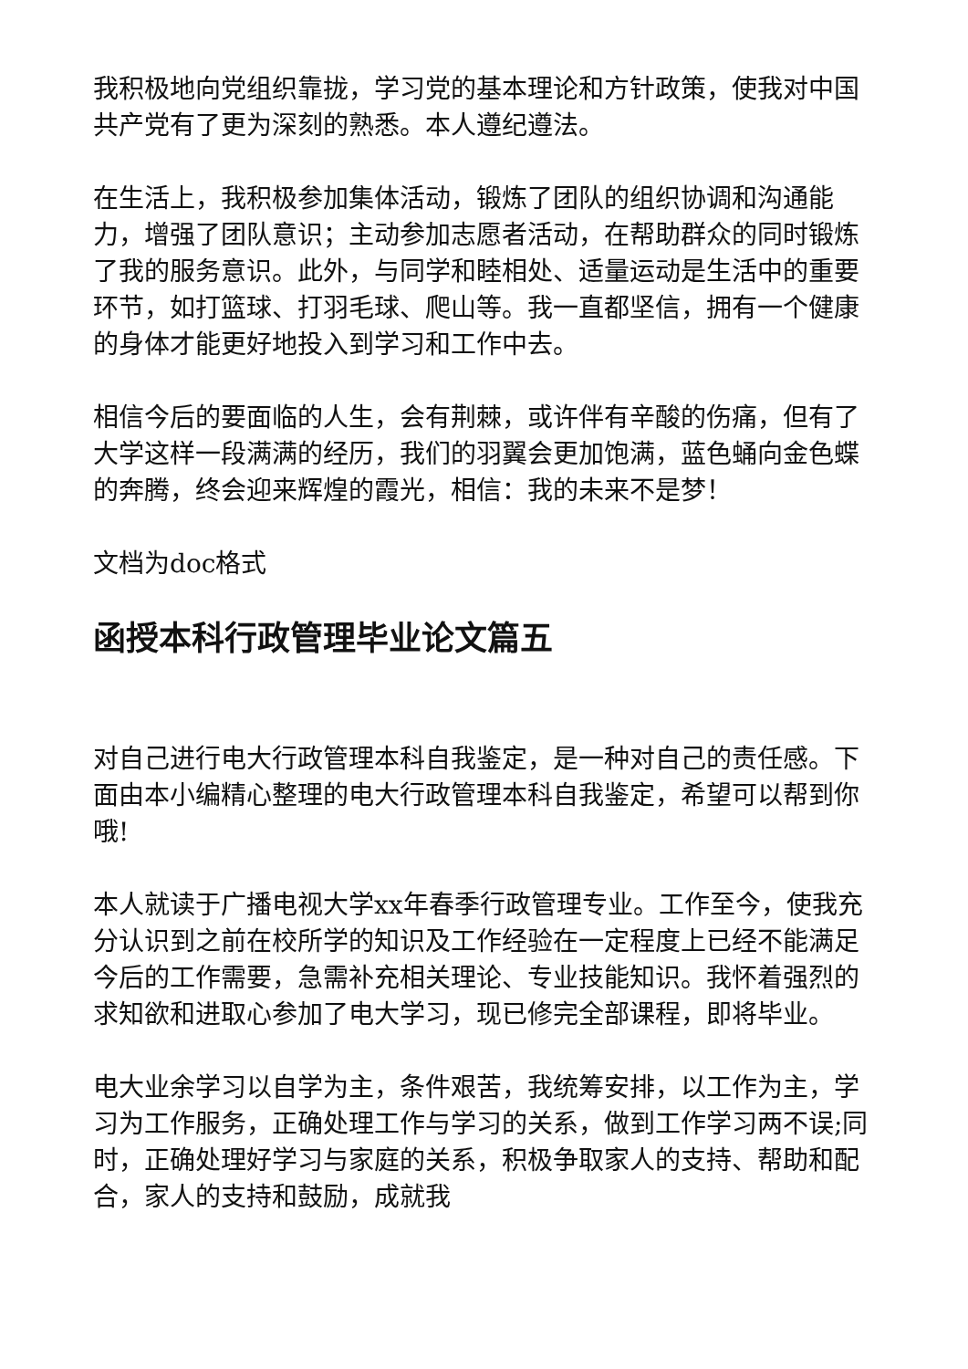我积极地向党组织靠拢，学习党的基本理论和方针政策，使我对中国共产党有了更为深刻的熟悉。本人遵纪遵法。
在生活上，我积极参加集体活动，锻炼了团队的组织协调和沟通能力，增强了团队意识；主动参加志愿者活动，在帮助群众的同时锻炼了我的服务意识。此外，与同学和睦相处、适量运动是生活中的重要环节，如打篮球、打羽毛球、爬山等。我一直都坚信，拥有一个健康的身体才能更好地投入到学习和工作中去。
相信今后的要面临的人生，会有荆棘，或许伴有辛酸的伤痛，但有了大学这样一段满满的经历，我们的羽翼会更加饱满，蓝色蛹向金色蝶的奔腾，终会迎来辉煌的霞光，相信：我的未来不是梦！
文档为doc格式
函授本科行政管理毕业论文篇五
对自己进行电大行政管理本科自我鉴定，是一种对自己的责任感。下面由本小编精心整理的电大行政管理本科自我鉴定，希望可以帮到你哦!
本人就读于广播电视大学xx年春季行政管理专业。工作至今，使我充分认识到之前在校所学的知识及工作经验在一定程度上已经不能满足今后的工作需要，急需补充相关理论、专业技能知识。我怀着强烈的求知欲和进取心参加了电大学习，现已修完全部课程，即将毕业。
电大业余学习以自学为主，条件艰苦，我统筹安排，以工作为主，学习为工作服务，正确处理工作与学习的关系，做到工作学习两不误;同时，正确处理好学习与家庭的关系，积极争取家人的支持、帮助和配合，家人的支持和鼓励，成就我